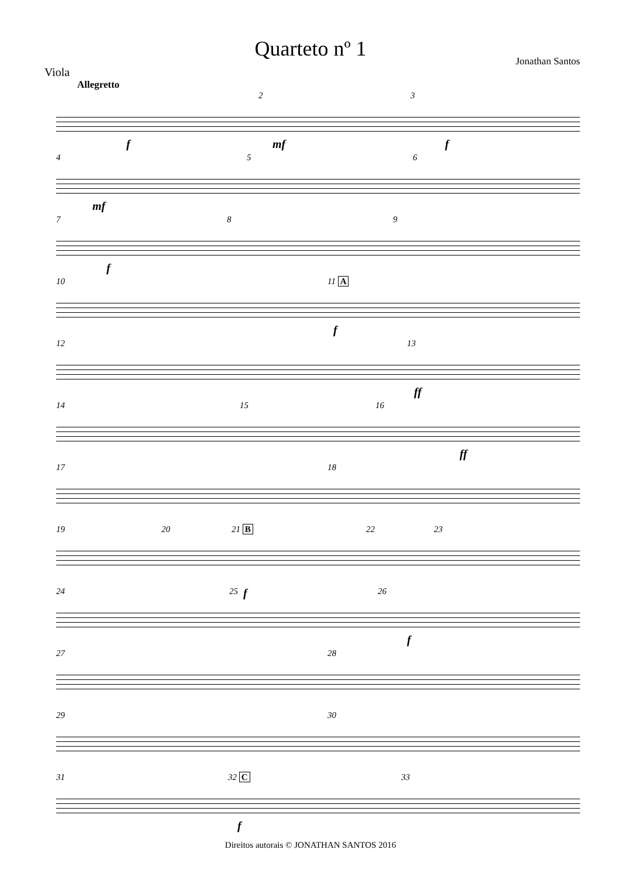Quarteto nº 1
Jonathan Santos
Viola
Allegretto
2 3
f mf f
4 5 6
mf
7 8 9
f
10 11 A
f
12 13
ff
14 15 16
ff
17 18
19 20 21 B 22 23
24 25 26
f
f
27 28
29 30
31 32 C 33
f
Direitos autorais © JONATHAN SANTOS 2016